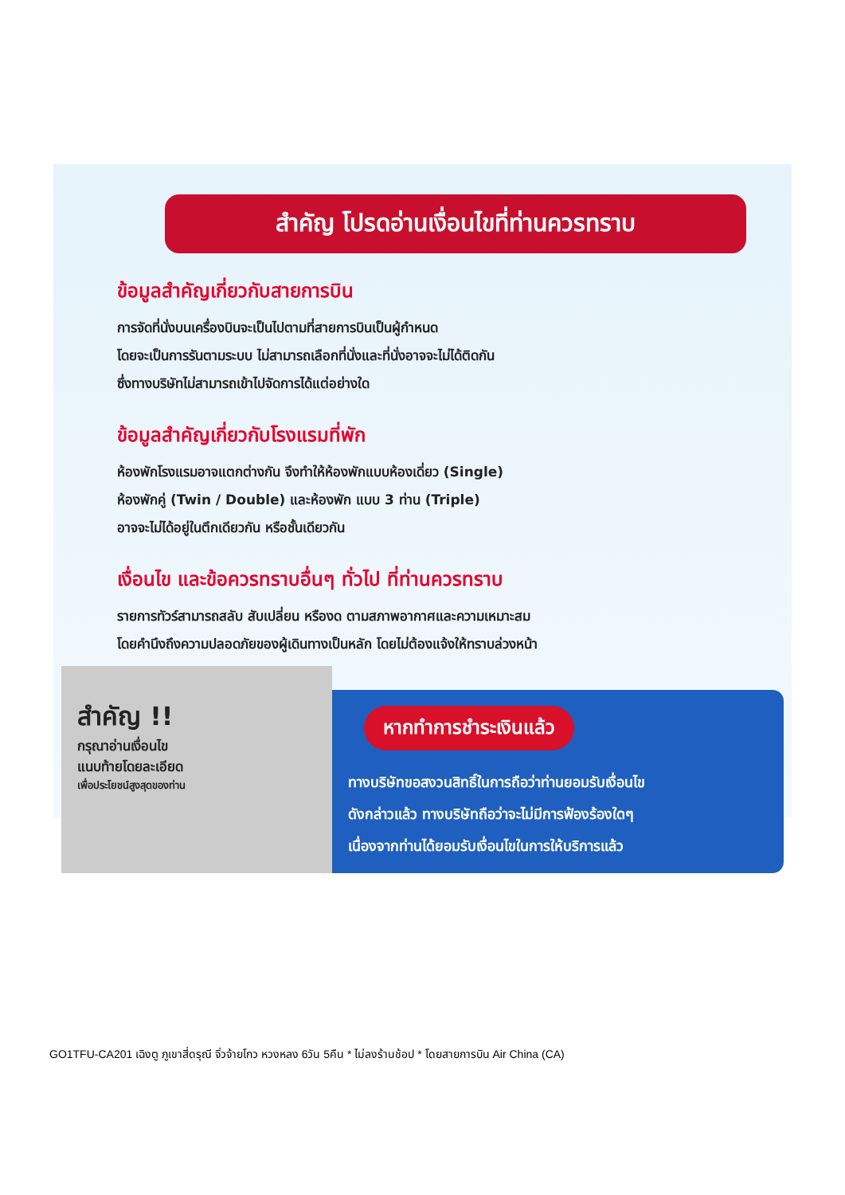สำคัญ โปรดอ่านเงื่อนไขที่ท่านควรทราบ
ข้อมูลสำคัญเกี่ยวกับสายการบิน
การจัดที่นั่งบนเครื่องบินจะเป็นไปตามที่สายการบินเป็นผู้กำหนด
โดยจะเป็นการรันตามระบบ ไม่สามารถเลือกที่นั่งและที่นั่งอาจจะไม่ได้ติดกัน
ซึ่งทางบริษัทไม่สามารถเข้าไปจัดการได้แต่อย่างใด
ข้อมูลสำคัญเกี่ยวกับโรงแรมที่พัก
ห้องพักโรงแรมอาจแตกต่างกัน จึงทำให้ห้องพักแบบห้องเดี่ยว (Single)
ห้องพักคู่ (Twin / Double) และห้องพัก แบบ 3 ท่าน (Triple)
อาจจะไม่ได้อยู่ในตึกเดียวกัน หรือชั้นเดียวกัน
เงื่อนไข และข้อควรทราบอื่นๆ ทั่วไป ที่ท่านควรทราบ
รายการทัวร์สามารถสลับ สับเปลี่ยน หรืองด ตามสภาพอากาศและความเหมาะสม
โดยคำนึงถึงความปลอดภัยของผู้เดินทางเป็นหลัก โดยไม่ต้องแจ้งให้ทราบล่วงหน้า
สำคัญ !!
กรุณาอ่านเงื่อนไข
แนบท้ายโดยละเอียด
เพื่อประโยชน์สูงสุดของท่าน
หากทำการชำระเงินแล้ว
ทางบริษัทขอสงวนสิทธิ์ในการถือว่าท่านยอมรับเงื่อนไข
ดังกล่าวแล้ว ทางบริษัทถือว่าจะไม่มีการฟ้องร้องใดๆ
เนื่องจากท่านได้ยอมรับเงื่อนไขในการให้บริการแล้ว
GO1TFU-CA201 เฉิงตู ภูเขาสี่ดรุณี จิ่วจ้ายโกว หวงหลง 6วัน 5คืน * ไม่ลงร้านช้อป * โดยสายการบิน Air China (CA)